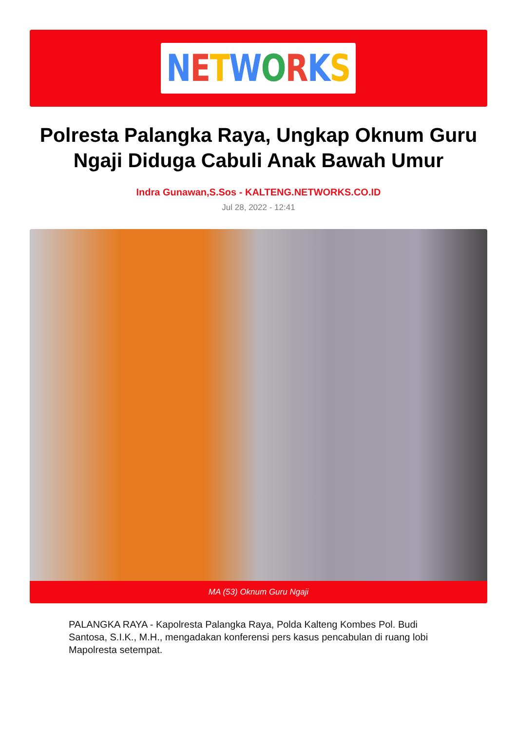NETWORKS
Polresta Palangka Raya, Ungkap Oknum Guru Ngaji Diduga Cabuli Anak Bawah Umur
Indra Gunawan,S.Sos - KALTENG.NETWORKS.CO.ID
Jul 28, 2022 - 12:41
MA (53) Oknum Guru Ngaji
PALANGKA RAYA - Kapolresta Palangka Raya, Polda Kalteng Kombes Pol. Budi Santosa, S.I.K., M.H., mengadakan konferensi pers kasus pencabulan di ruang lobi Mapolresta setempat.